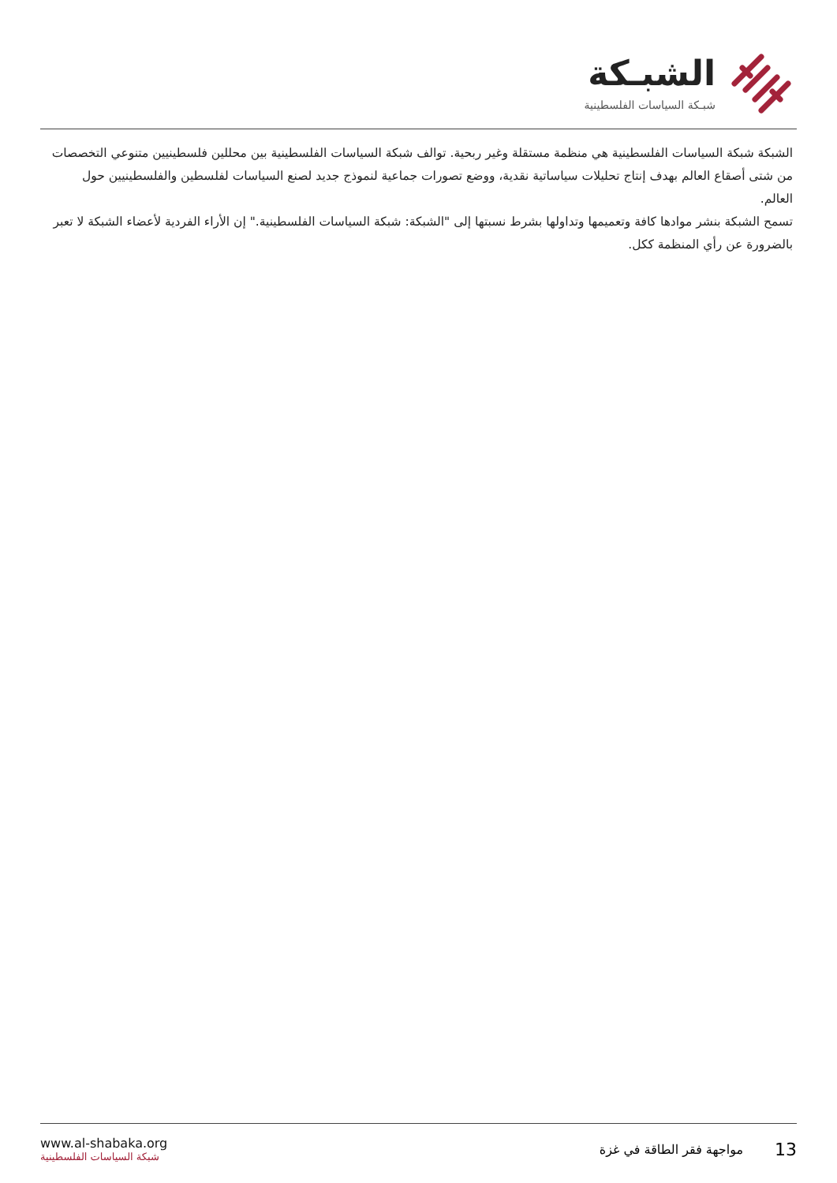الشبـكة
شبـكة السياسات الفلسطينية
الشبكة شبكة السياسات الفلسطينية هي منظمة مستقلة وغير ربحية. توالف شبكة السياسات الفلسطينية بين محللين فلسطينيين متنوعي التخصصات من شتى أصقاع العالم بهدف إنتاج تحليلات سياساتية نقدية، ووضع تصورات جماعية لنموذج جديد لصنع السياسات لفلسطين والفلسطينيين حول العالم.
تسمح الشبكة بنشر موادها كافة وتعميمها وتداولها بشرط نسبتها إلى "الشبكة: شبكة السياسات الفلسطينية." إن الأراء الفردية لأعضاء الشبكة لا تعبر بالضرورة عن رأي المنظمة ككل.
www.al-shabaka.org
شبكة السياسات الفلسطينية
13 مواجهة فقر الطاقة في غزة